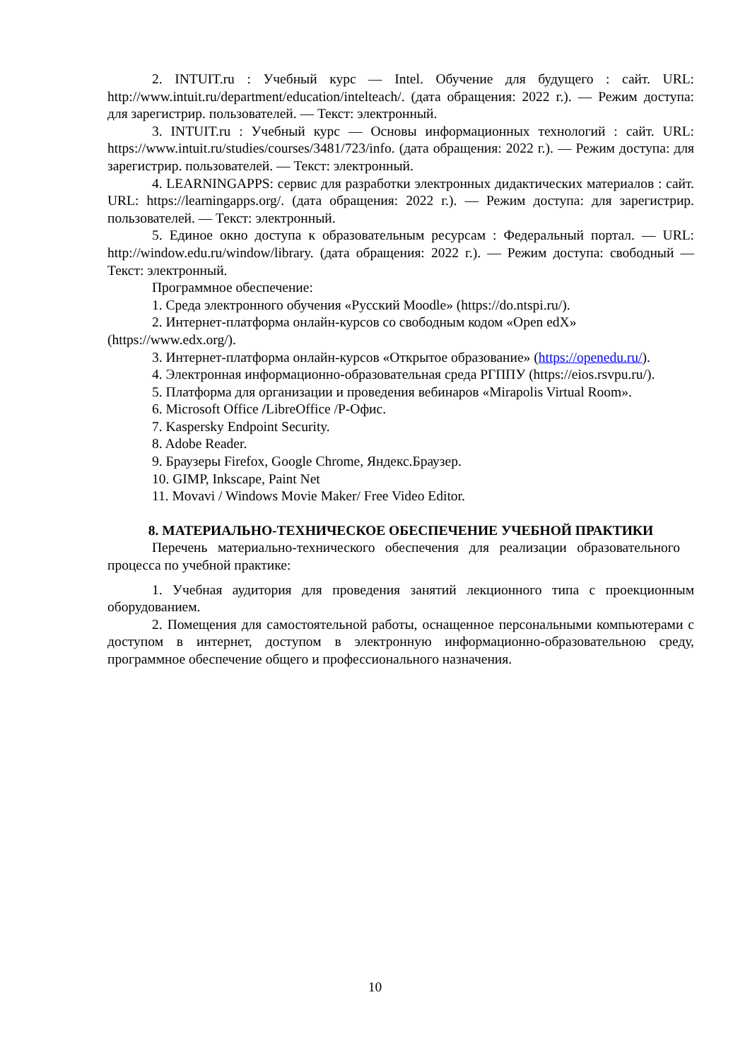2. INTUIT.ru : Учебный курс — Intel. Обучение для будущего : сайт. URL: http://www.intuit.ru/department/education/intelteach/. (дата обращения: 2022 г.). — Режим доступа: для зарегистрир. пользователей. — Текст: электронный.
3. INTUIT.ru : Учебный курс — Основы информационных технологий : сайт. URL: https://www.intuit.ru/studies/courses/3481/723/info. (дата обращения: 2022 г.). — Режим доступа: для зарегистрир. пользователей. — Текст: электронный.
4. LEARNINGAPPS: сервис для разработки электронных дидактических материалов : сайт. URL: https://learningapps.org/. (дата обращения: 2022 г.). — Режим доступа: для зарегистрир. пользователей. — Текст: электронный.
5. Единое окно доступа к образовательным ресурсам : Федеральный портал. — URL: http://window.edu.ru/window/library. (дата обращения: 2022 г.). — Режим доступа: свободный — Текст: электронный.
Программное обеспечение:
1. Среда электронного обучения «Русский Moodle» (https://do.ntspi.ru/).
2. Интернет-платформа онлайн-курсов со свободным кодом «Open edX» (https://www.edx.org/).
3. Интернет-платформа онлайн-курсов «Открытое образование» (https://openedu.ru/).
4. Электронная информационно-образовательная среда РГППУ (https://eios.rsvpu.ru/).
5. Платформа для организации и проведения вебинаров «Mirapolis Virtual Room».
6. Microsoft Office /LibreOffice /Р-Офис.
7. Kaspersky Endpoint Security.
8. Adobe Reader.
9. Браузеры Firefox, Google Chrome, Яндекс.Браузер.
10. GIMP, Inkscape, Paint Net
11. Movavi / Windows Movie Maker/ Free Video Editor.
8. МАТЕРИАЛЬНО-ТЕХНИЧЕСКОЕ ОБЕСПЕЧЕНИЕ УЧЕБНОЙ ПРАКТИКИ
Перечень материально-технического обеспечения для реализации образовательного процесса по учебной практике:
1. Учебная аудитория для проведения занятий лекционного типа с проекционным оборудованием.
2. Помещения для самостоятельной работы, оснащенное персональными компьютерами с доступом в интернет, доступом в электронную информационно-образовательною среду, программное обеспечение общего и профессионального назначения.
10